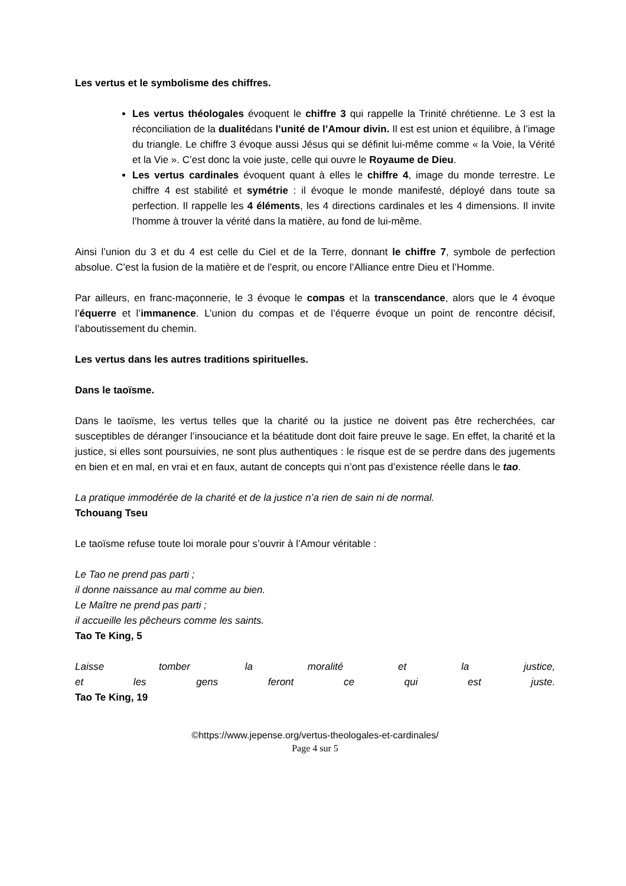Les vertus et le symbolisme des chiffres.
Les vertus théologales évoquent le chiffre 3 qui rappelle la Trinité chrétienne. Le 3 est la réconciliation de la dualitédans l’unité de l’Amour divin. Il est est union et équilibre, à l’image du triangle. Le chiffre 3 évoque aussi Jésus qui se définit lui-même comme « la Voie, la Vérité et la Vie ». C’est donc la voie juste, celle qui ouvre le Royaume de Dieu.
Les vertus cardinales évoquent quant à elles le chiffre 4, image du monde terrestre. Le chiffre 4 est stabilité et symétrie : il évoque le monde manifesté, déployé dans toute sa perfection. Il rappelle les 4 éléments, les 4 directions cardinales et les 4 dimensions. Il invite l’homme à trouver la vérité dans la matière, au fond de lui-même.
Ainsi l’union du 3 et du 4 est celle du Ciel et de la Terre, donnant le chiffre 7, symbole de perfection absolue. C’est la fusion de la matière et de l’esprit, ou encore l’Alliance entre Dieu et l’Homme.
Par ailleurs, en franc-maçonnerie, le 3 évoque le compas et la transcendance, alors que le 4 évoque l’équerre et l’immanence. L’union du compas et de l’équerre évoque un point de rencontre décisif, l’aboutissement du chemin.
Les vertus dans les autres traditions spirituelles.
Dans le taoïsme.
Dans le taoïsme, les vertus telles que la charité ou la justice ne doivent pas être recherchées, car susceptibles de déranger l’insouciance et la béatitude dont doit faire preuve le sage. En effet, la charité et la justice, si elles sont poursuivies, ne sont plus authentiques : le risque est de se perdre dans des jugements en bien et en mal, en vrai et en faux, autant de concepts qui n’ont pas d’existence réelle dans le tao.
La pratique immodérée de la charité et de la justice n’a rien de sain ni de normal.
Tchouang Tseu
Le taoïsme refuse toute loi morale pour s’ouvrir à l’Amour véritable :
Le Tao ne prend pas parti ;
il donne naissance au mal comme au bien.
Le Maître ne prend pas parti ;
il accueille les pêcheurs comme les saints.
Tao Te King, 5
Laisse tomber la moralité et la justice,
et les gens feront ce qui est juste.
Tao Te King, 19
©https://www.jepense.org/vertus-theologales-et-cardinales/
Page 4 sur 5